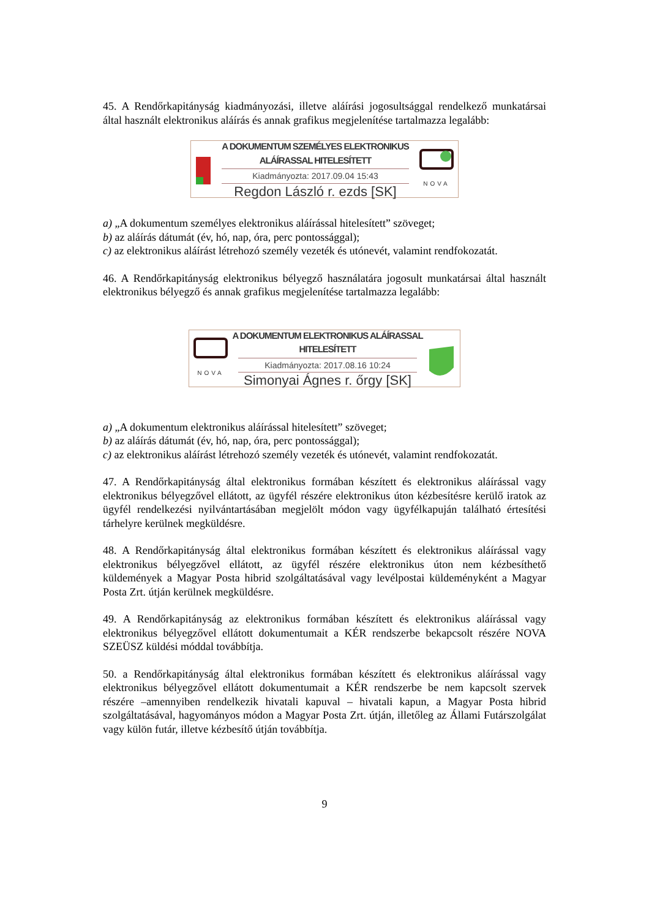45. A Rendőrkapitányság kiadmányozási, illetve aláírási jogosultsággal rendelkező munkatársai által használt elektronikus aláírás és annak grafikus megjelenítése tartalmazza legalább:
A DOKUMENTUM SZEMÉLYES ELEKTRONIKUS ALÁÍRASSAL HITELESÍTETT
Kiadmányozta: 2017.09.04 15:43
Regdon László r. ezds [SK]
NOVA
a) „A dokumentum személyes elektronikus aláírással hitelesített” szöveget;
b) az aláírás dátumát (év, hó, nap, óra, perc pontossággal);
c) az elektronikus aláírást létrehozó személy vezeték és utónevét, valamint rendfokozatát.
46. A Rendőrkapitányság elektronikus bélyegző használatára jogosult munkatársai által használt elektronikus bélyegző és annak grafikus megjelenítése tartalmazza legalább:
NOVA
A DOKUMENTUM ELEKTRONIKUS ALÁÍRASSAL HITELESÍTETT
Kiadmányozta: 2017.08.16 10:24
Simonyai Ágnes r. őrgy [SK]
a) „A dokumentum elektronikus aláírással hitelesített” szöveget;
b) az aláírás dátumát (év, hó, nap, óra, perc pontossággal);
c) az elektronikus aláírást létrehozó személy vezeték és utónevét, valamint rendfokozatát.
47. A Rendőrkapitányság által elektronikus formában készített és elektronikus aláírással vagy elektronikus bélyegzővel ellátott, az ügyfél részére elektronikus úton kézbesítésre kerülő iratok az ügyfél rendelkezési nyilvántartásában megjelölt módon vagy ügyfélkapuján található értesítési tárhelyre kerülnek megküldésre.
48. A Rendőrkapitányság által elektronikus formában készített és elektronikus aláírással vagy elektronikus bélyegzővel ellátott, az ügyfél részére elektronikus úton nem kézbesíthető küldemények a Magyar Posta hibrid szolgáltatásával vagy levélpostai küldeményként a Magyar Posta Zrt. útján kerülnek megküldésre.
49. A Rendőrkapitányság az elektronikus formában készített és elektronikus aláírással vagy elektronikus bélyegzővel ellátott dokumentumait a KÉR rendszerbe bekapcsolt részére NOVA SZEÜSZ küldési móddal továbbítja.
50. a Rendőrkapitányság által elektronikus formában készített és elektronikus aláírással vagy elektronikus bélyegzővel ellátott dokumentumait a KÉR rendszerbe be nem kapcsolt szervek részére –amennyiben rendelkezik hivatali kapuval – hivatali kapun, a Magyar Posta hibrid szolgáltatásával, hagyományos módon a Magyar Posta Zrt. útján, illetőleg az Állami Futárszolgálat vagy külön futár, illetve kézbesítő útján továbbítja.
9